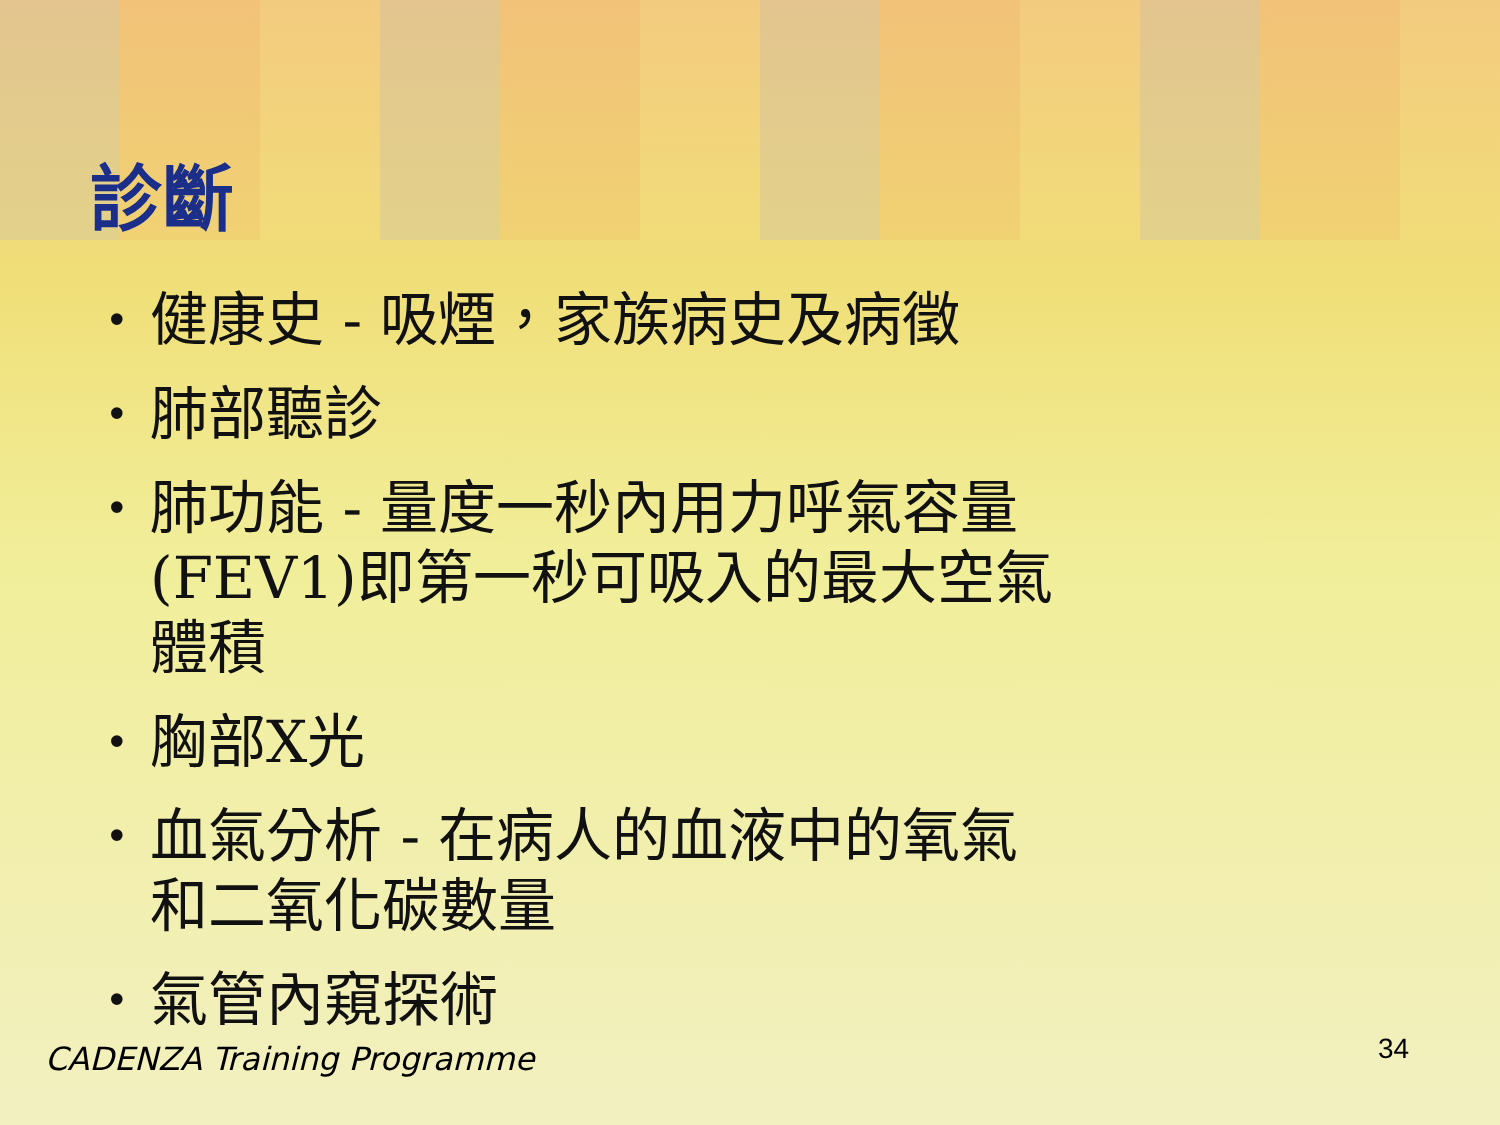診斷
• 健康史 - 吸煙，家族病史及病徵
• 肺部聽診
• 肺功能 - 量度一秒內用力呼氣容量 (FEV1)即第一秒可吸入的最大空氣體積
• 胸部X光
• 血氣分析 - 在病人的血液中的氧氣和二氧化碳數量
• 氣管內窺探術
CADENZA Training Programme 34